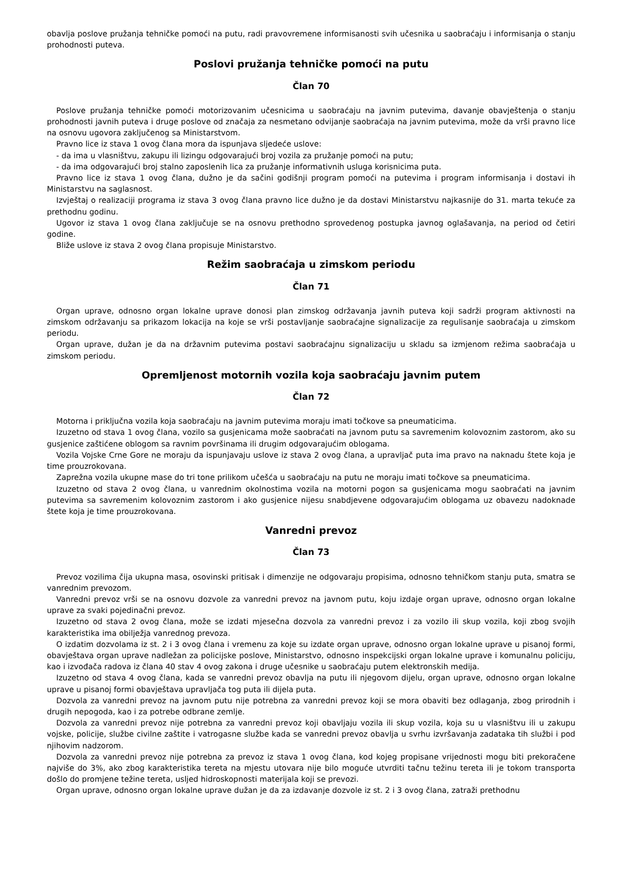obavlja poslove pružanja tehničke pomoći na putu, radi pravovremene informisanosti svih učesnika u saobraćaju i informisanja o stanju prohodnosti puteva.
Poslovi pružanja tehničke pomoći na putu
Član 70
Poslove pružanja tehničke pomoći motorizovanim učesnicima u saobraćaju na javnim putevima, davanje obavještenja o stanju prohodnosti javnih puteva i druge poslove od značaja za nesmetano odvijanje saobraćaja na javnim putevima, može da vrši pravno lice na osnovu ugovora zaključenog sa Ministarstvom.
Pravno lice iz stava 1 ovog člana mora da ispunjava sljedeće uslove:
- da ima u vlasništvu, zakupu ili lizingu odgovarajući broj vozila za pružanje pomoći na putu;
- da ima odgovarajući broj stalno zaposlenih lica za pružanje informativnih usluga korisnicima puta.
Pravno lice iz stava 1 ovog člana, dužno je da sačini godišnji program pomoći na putevima i program informisanja i dostavi ih Ministarstvu na saglasnost.
Izvještaj o realizaciji programa iz stava 3 ovog člana pravno lice dužno je da dostavi Ministarstvu najkasnije do 31. marta tekuće za prethodnu godinu.
Ugovor iz stava 1 ovog člana zaključuje se na osnovu prethodno sprovedenog postupka javnog oglašavanja, na period od četiri godine.
Bliže uslove iz stava 2 ovog člana propisuje Ministarstvo.
Režim saobraćaja u zimskom periodu
Član 71
Organ uprave, odnosno organ lokalne uprave donosi plan zimskog održavanja javnih puteva koji sadrži program aktivnosti na zimskom održavanju sa prikazom lokacija na koje se vrši postavljanje saobraćajne signalizacije za regulisanje saobraćaja u zimskom periodu.
Organ uprave, dužan je da na državnim putevima postavi saobraćajnu signalizaciju u skladu sa izmjenom režima saobraćaja u zimskom periodu.
Opremljenost motornih vozila koja saobraćaju javnim putem
Član 72
Motorna i priključna vozila koja saobraćaju na javnim putevima moraju imati točkove sa pneumaticima.
Izuzetno od stava 1 ovog člana, vozilo sa gusjenicama može saobraćati na javnom putu sa savremenim kolovoznim zastorom, ako su gusjenice zaštićene oblogom sa ravnim površinama ili drugim odgovarajućim oblogama.
Vozila Vojske Crne Gore ne moraju da ispunjavaju uslove iz stava 2 ovog člana, a upravljač puta ima pravo na naknadu štete koja je time prouzrokovana.
Zaprežna vozila ukupne mase do tri tone prilikom učešća u saobraćaju na putu ne moraju imati točkove sa pneumaticima.
Izuzetno od stava 2 ovog člana, u vanrednim okolnostima vozila na motorni pogon sa gusjenicama mogu saobraćati na javnim putevima sa savremenim kolovoznim zastorom i ako gusjenice nijesu snabdjevene odgovarajućim oblogama uz obavezu nadoknade štete koja je time prouzrokovana.
Vanredni prevoz
Član 73
Prevoz vozilima čija ukupna masa, osovinski pritisak i dimenzije ne odgovaraju propisima, odnosno tehničkom stanju puta, smatra se vanrednim prevozom.
Vanredni prevoz vrši se na osnovu dozvole za vanredni prevoz na javnom putu, koju izdaje organ uprave, odnosno organ lokalne uprave za svaki pojedinačni prevoz.
Izuzetno od stava 2 ovog člana, može se izdati mjesečna dozvola za vanredni prevoz i za vozilo ili skup vozila, koji zbog svojih karakteristika ima obilježja vanrednog prevoza.
O izdatim dozvolama iz st. 2 i 3 ovog člana i vremenu za koje su izdate organ uprave, odnosno organ lokalne uprave u pisanoj formi, obavještava organ uprave nadležan za policijske poslove, Ministarstvo, odnosno inspekcijski organ lokalne uprave i komunalnu policiju, kao i izvođača radova iz člana 40 stav 4 ovog zakona i druge učesnike u saobraćaju putem elektronskih medija.
Izuzetno od stava 4 ovog člana, kada se vanredni prevoz obavlja na putu ili njegovom dijelu, organ uprave, odnosno organ lokalne uprave u pisanoj formi obavještava upravljača tog puta ili dijela puta.
Dozvola za vanredni prevoz na javnom putu nije potrebna za vanredni prevoz koji se mora obaviti bez odlaganja, zbog prirodnih i drugih nepogoda, kao i za potrebe odbrane zemlje.
Dozvola za vanredni prevoz nije potrebna za vanredni prevoz koji obavljaju vozila ili skup vozila, koja su u vlasništvu ili u zakupu vojske, policije, službe civilne zaštite i vatrogasne službe kada se vanredni prevoz obavlja u svrhu izvršavanja zadataka tih službi i pod njihovim nadzorom.
Dozvola za vanredni prevoz nije potrebna za prevoz iz stava 1 ovog člana, kod kojeg propisane vrijednosti mogu biti prekoračene najviše do 3%, ako zbog karakteristika tereta na mjestu utovara nije bilo moguće utvrditi tačnu težinu tereta ili je tokom transporta došlo do promjene težine tereta, usljed hidroskopnosti materijala koji se prevozi.
Organ uprave, odnosno organ lokalne uprave dužan je da za izdavanje dozvole iz st. 2 i 3 ovog člana, zatraži prethodnu